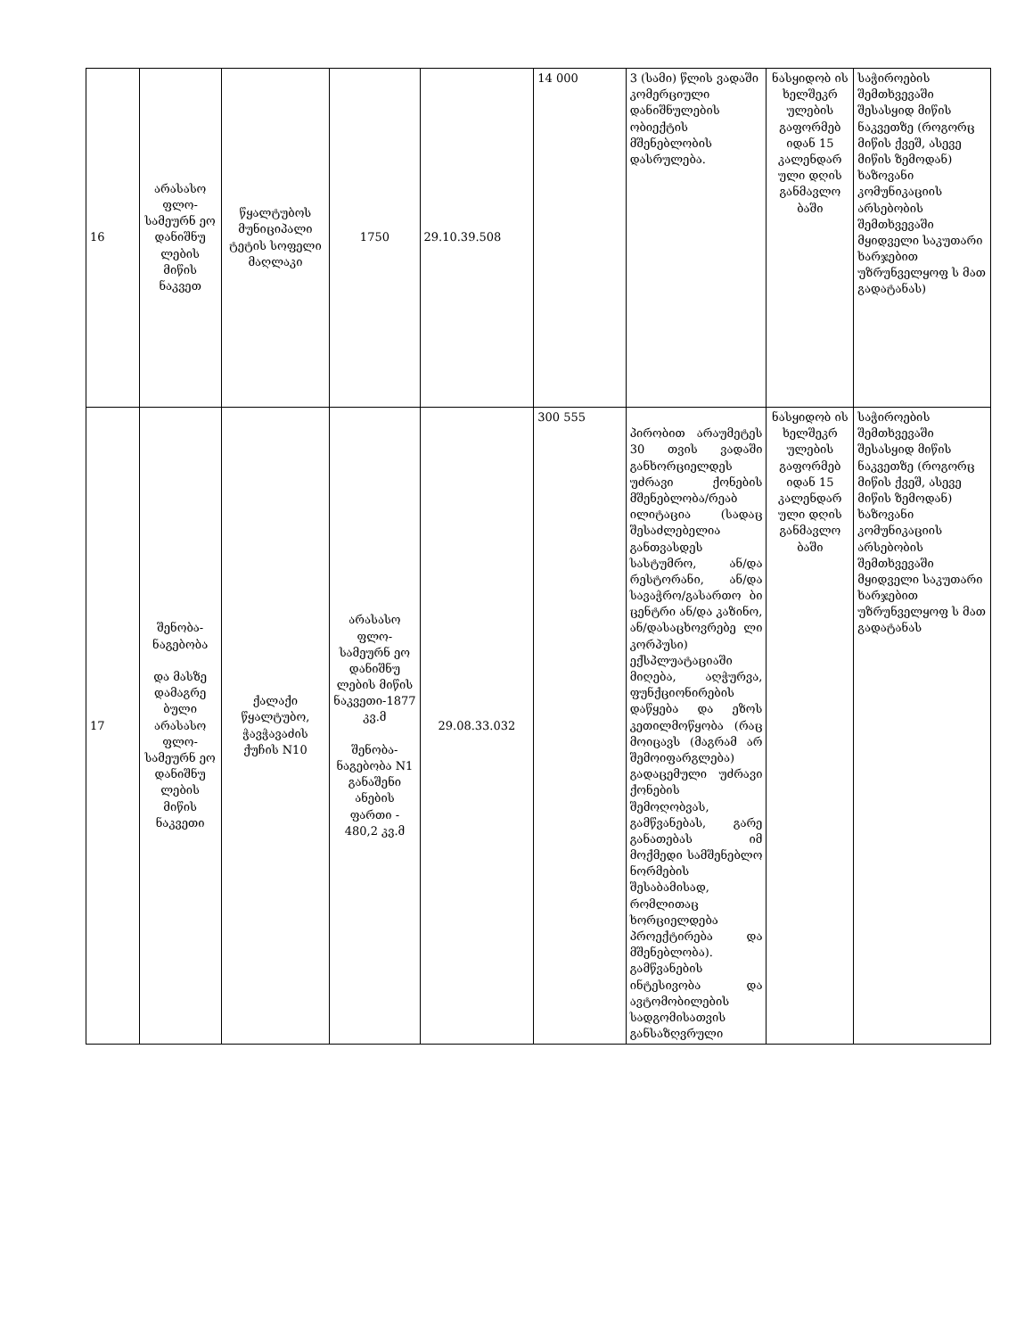| 16 | არასასო ფლო-სამეურნ ეო დანიშნუ ლების მიწის ნაკვეთ | წყალტუბოს მუნიციპალი ტეტის სოფელი მაღლაკი | 1750 | 29.10.39.508 | 14 000 | 3 (სამი) წლის ვადაში კომერციული დანიშნულების ობიექტის მშენებლობის დასრულება. | ნასყიდობ ის ხელშეკრ ულების გაფორმებ იდან 15 კალენდარ ული დღის განმავლო ბაში | საჭიროების შემთხვევაში შესასყიდ მიწის ნაკვეთზე (როგორც მიწის ქვეშ, ასევე მიწის ზემოდან) ხაზოვანი კომუნიკაციის არსებობის შემთხვევაში მყიდველი საკუთარი ხარჯებით უზრუნველყოფ ს მათ გადატანას) |
| 17 | შენობა-ნაგებობა და მასზე დამაგრე ბული არასასო ფლო-სამეურნ ეო დანიშნუ ლების მიწის ნაკვეთი | ქალაქი წყალტუბო, ჭავჭავაძის ქუჩის N10 | არასასო ფლო-სამეურნ ეო დანიშნუ ლების მიწის ნაკვეთი-1877 კვ.მ შენობა-ნაგებობა N1 განაშენი ანების ფართი - 480,2 კვ.მ | 29.08.33.032 | 300 555 | პირობით არაუმეტეს 30 თვის ვადაში განხორციელდეს უძრავი ქონების მშენებლობა/რეაბ ილიტაცია (სადაც შესაძლებელია განთვასდეს სასტუმრო, ან/და რესტორანი, ან/და სავაჭრო/გასართო ბი ცენტრი ან/და კაზინო, ან/დასაცხოვრებე ლი კორპუსი) ექსპლუატაციაში მიღება, აღჭურვა, ფუნქციონირების დაწყება და ეზოს კეთილმოწყობა (რაც მოიცავს (მაგრამ არ შემოიფარგლება) გადაცემული უძრავი ქონების შემოღობვას, გამწვანებას, გარე განათებას იმ მოქმედი სამშენებლო ნორმების შესაბამისად, რომლითაც ხორციელდება პროექტირება და მშენებლობა). გამწვანების ინტესივობა და ავტომობილების სადგომისათვის განსაზღვრული | ნასყიდობ ის ხელშეკრ ულების გაფორმებ იდან 15 კალენდარ ული დღის განმავლო ბაში | საჭიროების შემთხვევაში შესასყიდ მიწის ნაკვეთზე (როგორც მიწის ქვეშ, ასევე მიწის ზემოდან) ხაზოვანი კომუნიკაციის არსებობის შემთხვევაში მყიდველი საკუთარი ხარჯებით უზრუნველყოფ ს მათ გადატანას |